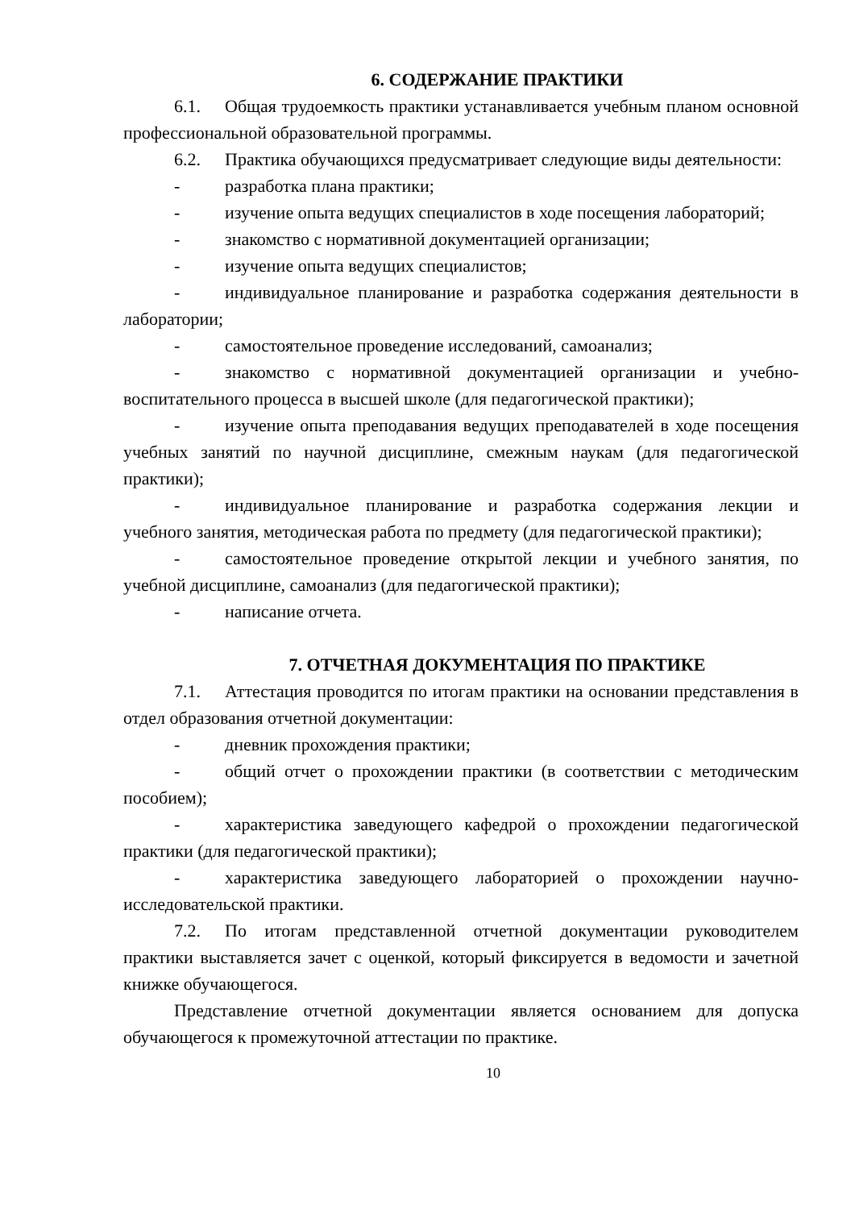6. СОДЕРЖАНИЕ ПРАКТИКИ
6.1. Общая трудоемкость практики устанавливается учебным планом основной профессиональной образовательной программы.
6.2. Практика обучающихся предусматривает следующие виды деятельности:
- разработка плана практики;
- изучение опыта ведущих специалистов в ходе посещения лабораторий;
- знакомство с нормативной документацией организации;
- изучение опыта ведущих специалистов;
- индивидуальное планирование и разработка содержания деятельности в лаборатории;
- самостоятельное проведение исследований, самоанализ;
- знакомство с нормативной документацией организации и учебно-воспитательного процесса в высшей школе (для педагогической практики);
- изучение опыта преподавания ведущих преподавателей в ходе посещения учебных занятий по научной дисциплине, смежным наукам (для педагогической практики);
- индивидуальное планирование и разработка содержания лекции и учебного занятия, методическая работа по предмету (для педагогической практики);
- самостоятельное проведение открытой лекции и учебного занятия, по учебной дисциплине, самоанализ (для педагогической практики);
- написание отчета.
7. ОТЧЕТНАЯ ДОКУМЕНТАЦИЯ ПО ПРАКТИКЕ
7.1. Аттестация проводится по итогам практики на основании представления в отдел образования отчетной документации:
- дневник прохождения практики;
- общий отчет о прохождении практики (в соответствии с методическим пособием);
- характеристика заведующего кафедрой о прохождении педагогической практики (для педагогической практики);
- характеристика заведующего лабораторией о прохождении научно-исследовательской практики.
7.2. По итогам представленной отчетной документации руководителем практики выставляется зачет с оценкой, который фиксируется в ведомости и зачетной книжке обучающегося.
Представление отчетной документации является основанием для допуска обучающегося к промежуточной аттестации по практике.
10